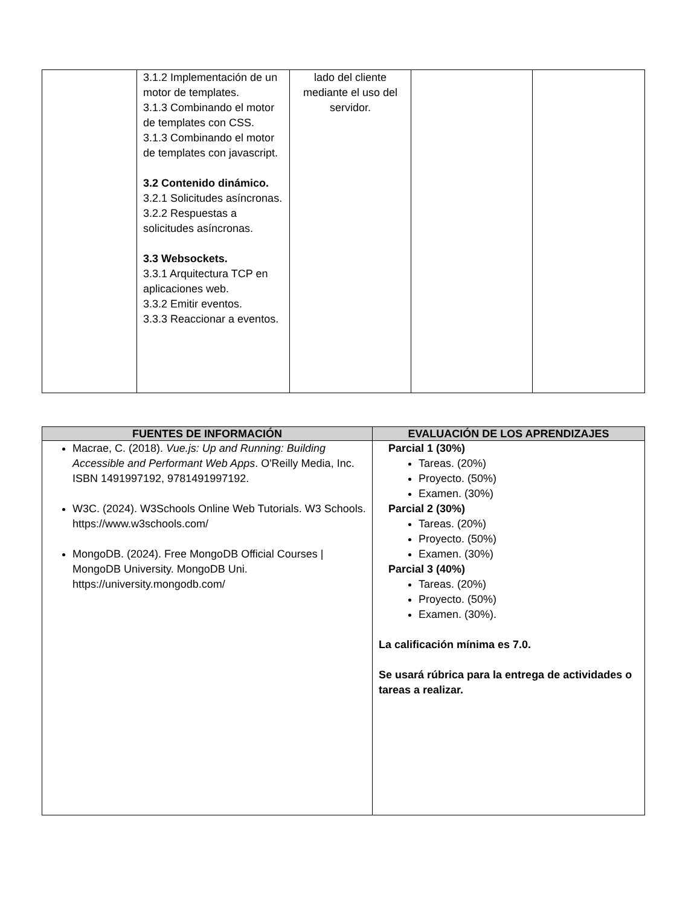| | 3.1.2 Implementación de un motor de templates. 3.1.3 Combinando el motor de templates con CSS. 3.1.3 Combinando el motor de templates con javascript. 3.2 Contenido dinámico. 3.2.1 Solicitudes asíncronas. 3.2.2 Respuestas a solicitudes asíncronas. 3.3 Websockets. 3.3.1 Arquitectura TCP en aplicaciones web. 3.3.2 Emitir eventos. 3.3.3 Reaccionar a eventos. | lado del cliente mediante el uso del servidor. | | |
| FUENTES DE INFORMACIÓN | EVALUACIÓN DE LOS APRENDIZAJES |
| --- | --- |
| Macrae, C. (2018). Vue.js: Up and Running: Building Accessible and Performant Web Apps . O'Reilly Media, Inc. ISBN 1491997192, 9781491997192. W3C. (2024). W3Schools Online Web Tutorials. W3 Schools. https://www.w3schools.com/ MongoDB. (2024). Free MongoDB Official Courses / MongoDB University. MongoDB Uni. https://university.mongodb.com/ | Parcial 1 (30%) Tareas. (20%) Proyecto. (50%) Examen. (30%) Parcial 2 (30%) Tareas. (20%) Proyecto. (50%) Examen. (30%) Parcial 3 (40%) Tareas. (20%) Proyecto. (50%) Examen. (30%). La calificación mínima es 7.0. Se usará rúbrica para la entrega de actividades o tareas a realizar. |